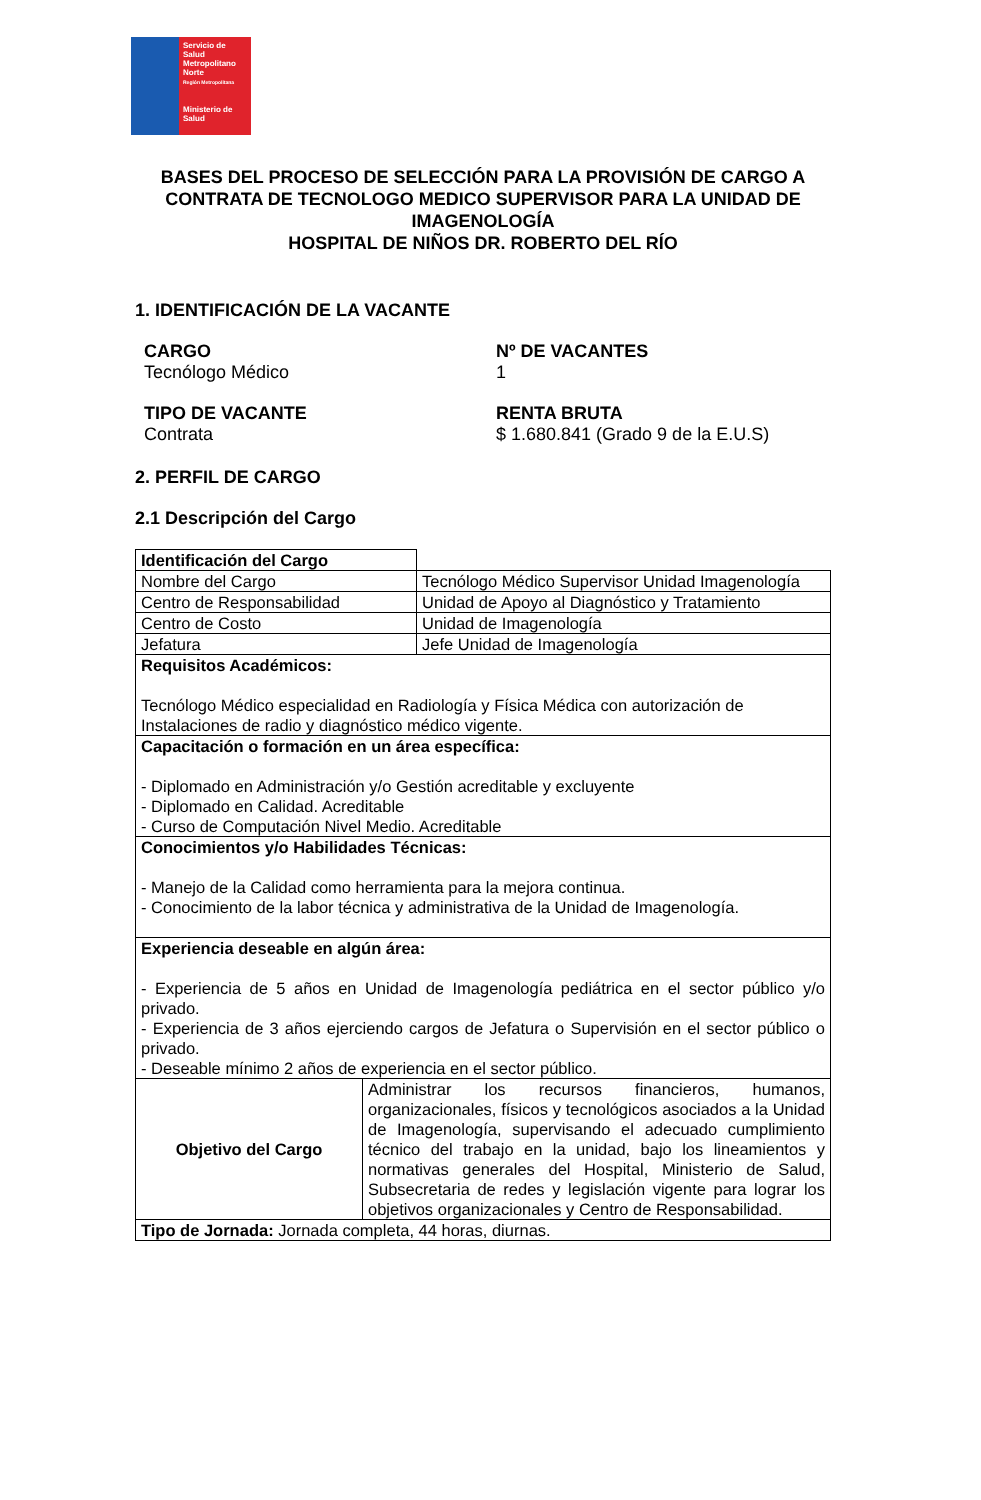Servicio de Salud Metropolitano Norte
Región Metropolitana
Ministerio de Salud
BASES DEL PROCESO DE SELECCIÓN PARA LA PROVISIÓN DE CARGO A CONTRATA DE TECNOLOGO MEDICO SUPERVISOR PARA LA UNIDAD DE IMAGENOLOGÍA
HOSPITAL DE NIÑOS DR. ROBERTO DEL RÍO
1. IDENTIFICACIÓN DE LA VACANTE
CARGO
Tecnólogo Médico
Nº DE VACANTES
1
TIPO DE VACANTE
Contrata
RENTA BRUTA
$ 1.680.841 (Grado 9 de la E.U.S)
2. PERFIL DE CARGO
2.1 Descripción del Cargo
| Identificación del Cargo | |
| Nombre del Cargo | Tecnólogo Médico Supervisor Unidad Imagenología |
| Centro de Responsabilidad | Unidad de Apoyo al Diagnóstico y Tratamiento |
| Centro de Costo | Unidad de Imagenología |
| Jefatura | Jefe Unidad de Imagenología |
| Requisitos Académicos: Tecnólogo Médico especialidad en Radiología y Física Médica con autorización de Instalaciones de radio y diagnóstico médico vigente. | |
| Capacitación o formación en un área específica: - Diplomado en Administración y/o Gestión acreditable y excluyente - Diplomado en Calidad. Acreditable - Curso de Computación Nivel Medio. Acreditable | |
| Conocimientos y/o Habilidades Técnicas: - Manejo de la Calidad como herramienta para la mejora continua. - Conocimiento de la labor técnica y administrativa de la Unidad de Imagenología. | |
| Experiencia deseable en algún área: - Experiencia de 5 años en Unidad de Imagenología pediátrica en el sector público y/o privado. - Experiencia de 3 años ejerciendo cargos de Jefatura o Supervisión en el sector público o privado. - Deseable mínimo 2 años de experiencia en el sector público. | |
| Objetivo del Cargo | Administrar los recursos financieros, humanos, organizacionales, físicos y tecnológicos asociados a la Unidad de Imagenología, supervisando el adecuado cumplimiento técnico del trabajo en la unidad, bajo los lineamientos y normativas generales del Hospital, Ministerio de Salud, Subsecretaria de redes y legislación vigente para lograr los objetivos organizacionales y Centro de Responsabilidad. |
| Tipo de Jornada: Jornada completa, 44 horas, diurnas. | |